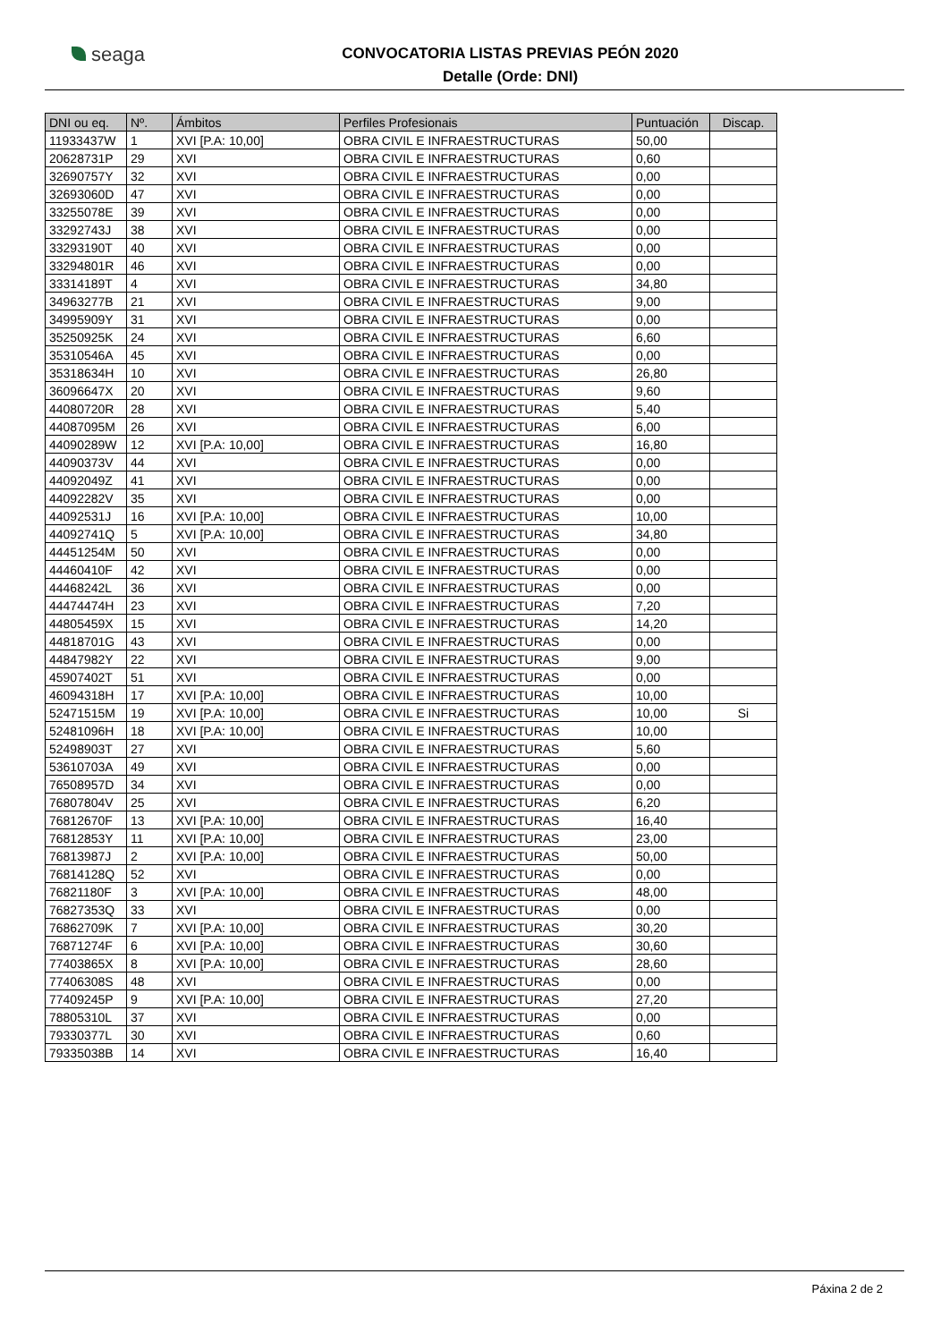seaga
CONVOCATORIA LISTAS PREVIAS PEÓN 2020
Detalle (Orde: DNI)
| DNI ou eq. | Nº. | Ámbitos | Perfiles Profesionais | Puntuación | Discap. |
| --- | --- | --- | --- | --- | --- |
| 11933437W | 1 | XVI [P.A: 10,00] | OBRA CIVIL E INFRAESTRUCTURAS | 50,00 | |
| 20628731P | 29 | XVI | OBRA CIVIL E INFRAESTRUCTURAS | 0,60 | |
| 32690757Y | 32 | XVI | OBRA CIVIL E INFRAESTRUCTURAS | 0,00 | |
| 32693060D | 47 | XVI | OBRA CIVIL E INFRAESTRUCTURAS | 0,00 | |
| 33255078E | 39 | XVI | OBRA CIVIL E INFRAESTRUCTURAS | 0,00 | |
| 33292743J | 38 | XVI | OBRA CIVIL E INFRAESTRUCTURAS | 0,00 | |
| 33293190T | 40 | XVI | OBRA CIVIL E INFRAESTRUCTURAS | 0,00 | |
| 33294801R | 46 | XVI | OBRA CIVIL E INFRAESTRUCTURAS | 0,00 | |
| 33314189T | 4 | XVI | OBRA CIVIL E INFRAESTRUCTURAS | 34,80 | |
| 34963277B | 21 | XVI | OBRA CIVIL E INFRAESTRUCTURAS | 9,00 | |
| 34995909Y | 31 | XVI | OBRA CIVIL E INFRAESTRUCTURAS | 0,00 | |
| 35250925K | 24 | XVI | OBRA CIVIL E INFRAESTRUCTURAS | 6,60 | |
| 35310546A | 45 | XVI | OBRA CIVIL E INFRAESTRUCTURAS | 0,00 | |
| 35318634H | 10 | XVI | OBRA CIVIL E INFRAESTRUCTURAS | 26,80 | |
| 36096647X | 20 | XVI | OBRA CIVIL E INFRAESTRUCTURAS | 9,60 | |
| 44080720R | 28 | XVI | OBRA CIVIL E INFRAESTRUCTURAS | 5,40 | |
| 44087095M | 26 | XVI | OBRA CIVIL E INFRAESTRUCTURAS | 6,00 | |
| 44090289W | 12 | XVI [P.A: 10,00] | OBRA CIVIL E INFRAESTRUCTURAS | 16,80 | |
| 44090373V | 44 | XVI | OBRA CIVIL E INFRAESTRUCTURAS | 0,00 | |
| 44092049Z | 41 | XVI | OBRA CIVIL E INFRAESTRUCTURAS | 0,00 | |
| 44092282V | 35 | XVI | OBRA CIVIL E INFRAESTRUCTURAS | 0,00 | |
| 44092531J | 16 | XVI [P.A: 10,00] | OBRA CIVIL E INFRAESTRUCTURAS | 10,00 | |
| 44092741Q | 5 | XVI [P.A: 10,00] | OBRA CIVIL E INFRAESTRUCTURAS | 34,80 | |
| 44451254M | 50 | XVI | OBRA CIVIL E INFRAESTRUCTURAS | 0,00 | |
| 44460410F | 42 | XVI | OBRA CIVIL E INFRAESTRUCTURAS | 0,00 | |
| 44468242L | 36 | XVI | OBRA CIVIL E INFRAESTRUCTURAS | 0,00 | |
| 44474474H | 23 | XVI | OBRA CIVIL E INFRAESTRUCTURAS | 7,20 | |
| 44805459X | 15 | XVI | OBRA CIVIL E INFRAESTRUCTURAS | 14,20 | |
| 44818701G | 43 | XVI | OBRA CIVIL E INFRAESTRUCTURAS | 0,00 | |
| 44847982Y | 22 | XVI | OBRA CIVIL E INFRAESTRUCTURAS | 9,00 | |
| 45907402T | 51 | XVI | OBRA CIVIL E INFRAESTRUCTURAS | 0,00 | |
| 46094318H | 17 | XVI [P.A: 10,00] | OBRA CIVIL E INFRAESTRUCTURAS | 10,00 | |
| 52471515M | 19 | XVI [P.A: 10,00] | OBRA CIVIL E INFRAESTRUCTURAS | 10,00 | Si |
| 52481096H | 18 | XVI [P.A: 10,00] | OBRA CIVIL E INFRAESTRUCTURAS | 10,00 | |
| 52498903T | 27 | XVI | OBRA CIVIL E INFRAESTRUCTURAS | 5,60 | |
| 53610703A | 49 | XVI | OBRA CIVIL E INFRAESTRUCTURAS | 0,00 | |
| 76508957D | 34 | XVI | OBRA CIVIL E INFRAESTRUCTURAS | 0,00 | |
| 76807804V | 25 | XVI | OBRA CIVIL E INFRAESTRUCTURAS | 6,20 | |
| 76812670F | 13 | XVI [P.A: 10,00] | OBRA CIVIL E INFRAESTRUCTURAS | 16,40 | |
| 76812853Y | 11 | XVI [P.A: 10,00] | OBRA CIVIL E INFRAESTRUCTURAS | 23,00 | |
| 76813987J | 2 | XVI [P.A: 10,00] | OBRA CIVIL E INFRAESTRUCTURAS | 50,00 | |
| 76814128Q | 52 | XVI | OBRA CIVIL E INFRAESTRUCTURAS | 0,00 | |
| 76821180F | 3 | XVI [P.A: 10,00] | OBRA CIVIL E INFRAESTRUCTURAS | 48,00 | |
| 76827353Q | 33 | XVI | OBRA CIVIL E INFRAESTRUCTURAS | 0,00 | |
| 76862709K | 7 | XVI [P.A: 10,00] | OBRA CIVIL E INFRAESTRUCTURAS | 30,20 | |
| 76871274F | 6 | XVI [P.A: 10,00] | OBRA CIVIL E INFRAESTRUCTURAS | 30,60 | |
| 77403865X | 8 | XVI [P.A: 10,00] | OBRA CIVIL E INFRAESTRUCTURAS | 28,60 | |
| 77406308S | 48 | XVI | OBRA CIVIL E INFRAESTRUCTURAS | 0,00 | |
| 77409245P | 9 | XVI [P.A: 10,00] | OBRA CIVIL E INFRAESTRUCTURAS | 27,20 | |
| 78805310L | 37 | XVI | OBRA CIVIL E INFRAESTRUCTURAS | 0,00 | |
| 79330377L | 30 | XVI | OBRA CIVIL E INFRAESTRUCTURAS | 0,60 | |
| 79335038B | 14 | XVI | OBRA CIVIL E INFRAESTRUCTURAS | 16,40 | |
Páxina 2 de 2